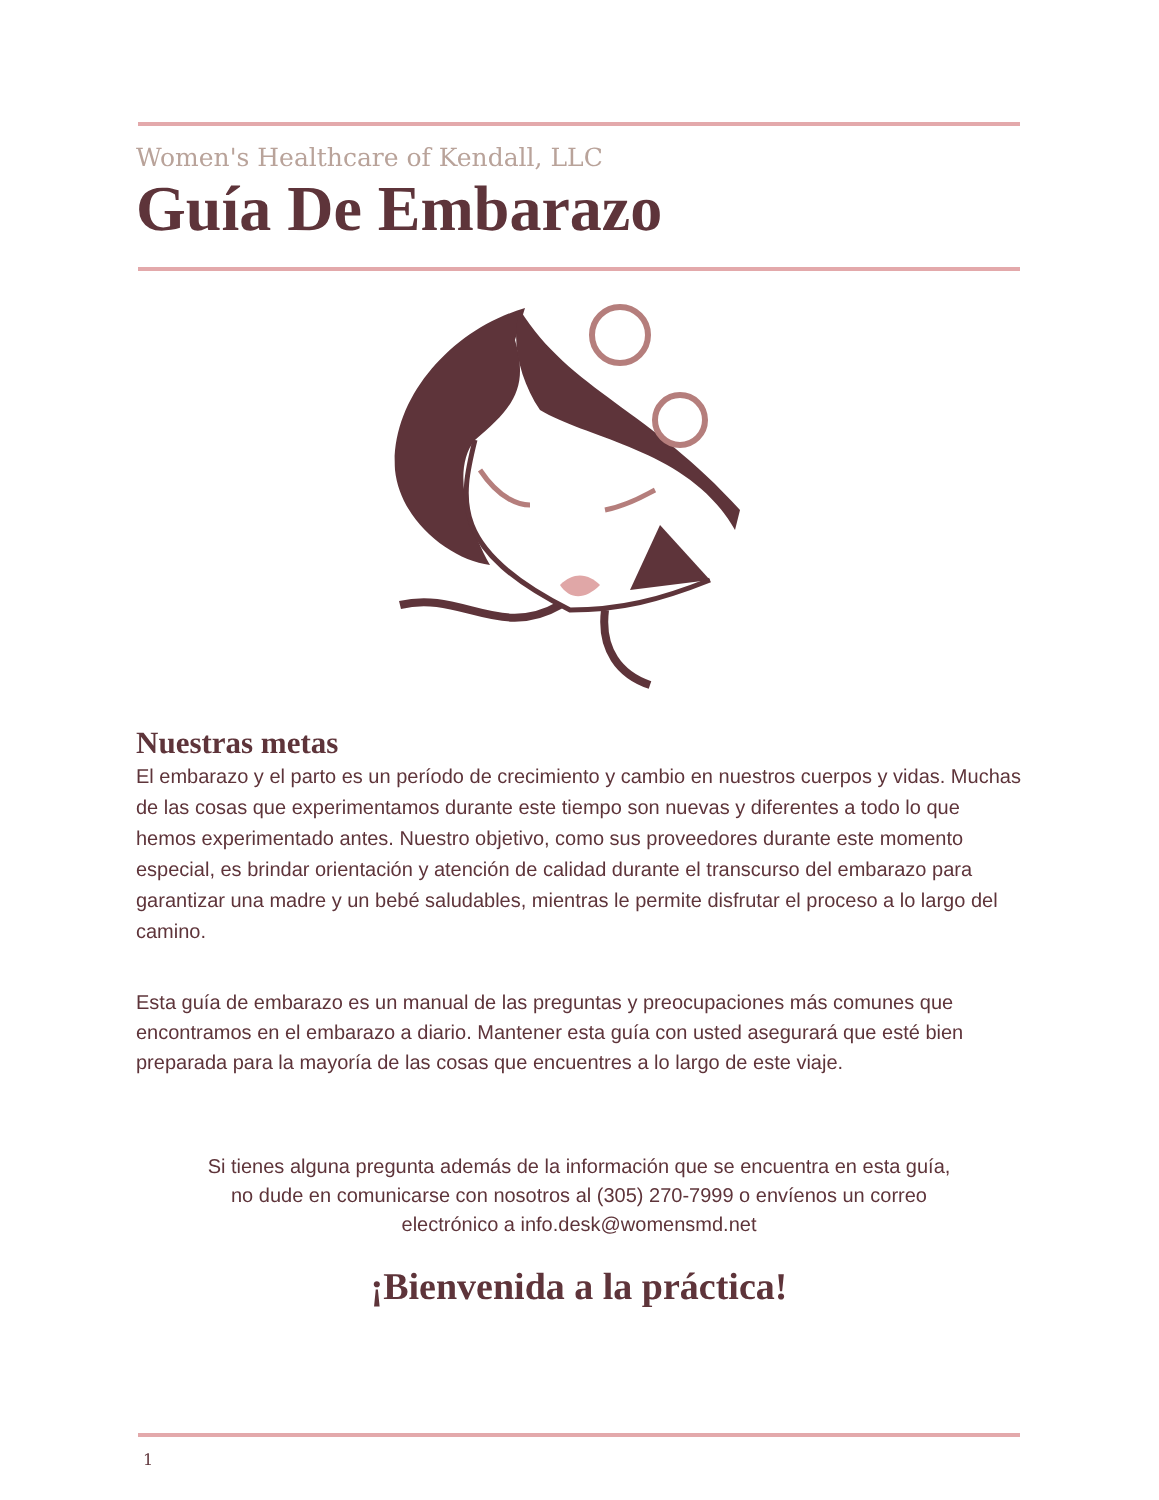Women's Healthcare of Kendall, LLC
Guía De Embarazo
Nuestras metas
El embarazo y el parto es un período de crecimiento y cambio en nuestros cuerpos y vidas. Muchas de las cosas que experimentamos durante este tiempo son nuevas y diferentes a todo lo que hemos experimentado antes. Nuestro objetivo, como sus proveedores durante este momento especial, es brindar orientación y atención de calidad durante el transcurso del embarazo para garantizar una madre y un bebé saludables, mientras le permite disfrutar el proceso a lo largo del camino.
Esta guía de embarazo es un manual de las preguntas y preocupaciones más comunes que encontramos en el embarazo a diario. Mantener esta guía con usted asegurará que esté bien preparada para la mayoría de las cosas que encuentres a lo largo de este viaje.
Si tienes alguna pregunta además de la información que se encuentra en esta guía, no dude en comunicarse con nosotros al (305) 270-7999 o envíenos un correo electrónico a info.desk@womensmd.net
¡Bienvenida a la práctica!
1